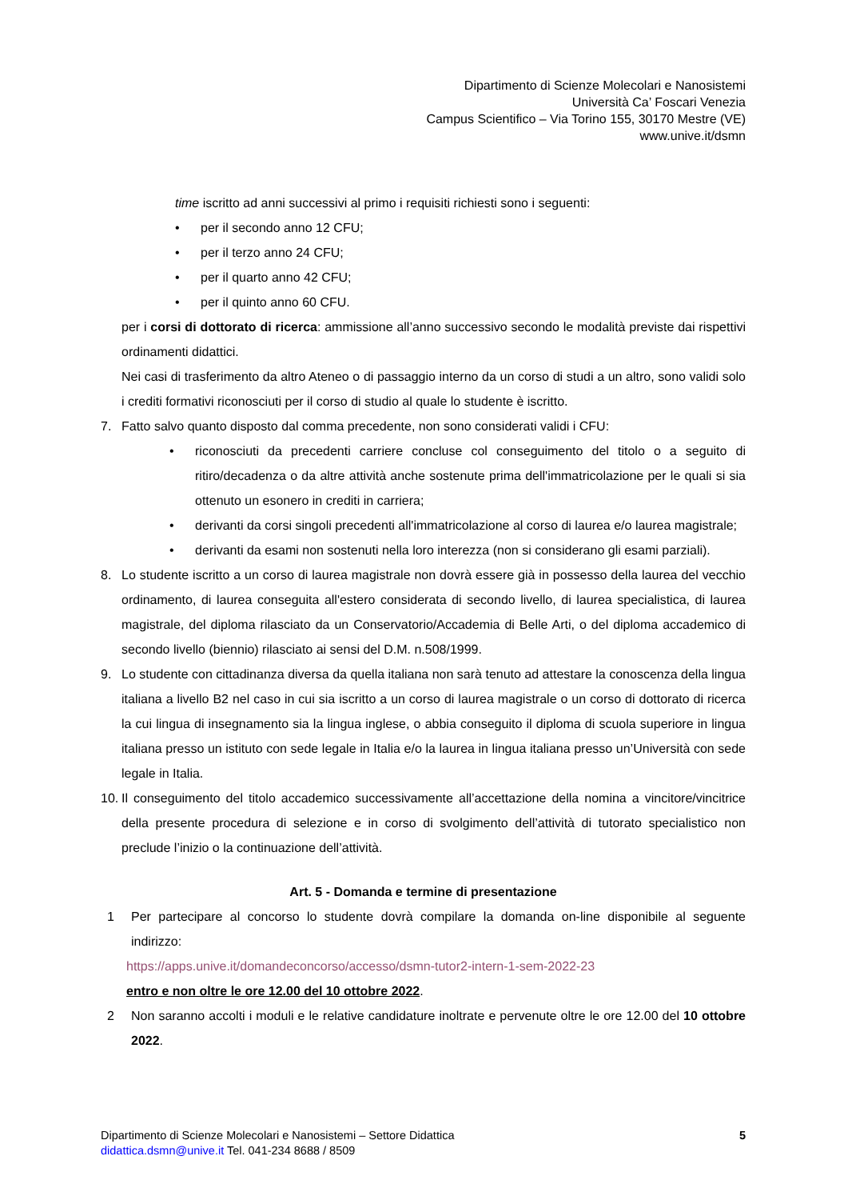Dipartimento di Scienze Molecolari e Nanosistemi
Università Ca’ Foscari Venezia
Campus Scientifico – Via Torino 155, 30170 Mestre (VE)
www.unive.it/dsmn
time iscritto ad anni successivi al primo i requisiti richiesti sono i seguenti:
• per il secondo anno 12 CFU;
• per il terzo anno 24 CFU;
• per il quarto anno 42 CFU;
• per il quinto anno 60 CFU.
per i corsi di dottorato di ricerca: ammissione all’anno successivo secondo le modalità previste dai rispettivi ordinamenti didattici.
Nei casi di trasferimento da altro Ateneo o di passaggio interno da un corso di studi a un altro, sono validi solo i crediti formativi riconosciuti per il corso di studio al quale lo studente è iscritto.
7. Fatto salvo quanto disposto dal comma precedente, non sono considerati validi i CFU:
• riconosciuti da precedenti carriere concluse col conseguimento del titolo o a seguito di ritiro/decadenza o da altre attività anche sostenute prima dell'immatricolazione per le quali si sia ottenuto un esonero in crediti in carriera;
• derivanti da corsi singoli precedenti all'immatricolazione al corso di laurea e/o laurea magistrale;
• derivanti da esami non sostenuti nella loro interezza (non si considerano gli esami parziali).
8. Lo studente iscritto a un corso di laurea magistrale non dovrà essere già in possesso della laurea del vecchio ordinamento, di laurea conseguita all'estero considerata di secondo livello, di laurea specialistica, di laurea magistrale, del diploma rilasciato da un Conservatorio/Accademia di Belle Arti, o del diploma accademico di secondo livello (biennio) rilasciato ai sensi del D.M. n.508/1999.
9. Lo studente con cittadinanza diversa da quella italiana non sarà tenuto ad attestare la conoscenza della lingua italiana a livello B2 nel caso in cui sia iscritto a un corso di laurea magistrale o un corso di dottorato di ricerca la cui lingua di insegnamento sia la lingua inglese, o abbia conseguito il diploma di scuola superiore in lingua italiana presso un istituto con sede legale in Italia e/o la laurea in lingua italiana presso un’Università con sede legale in Italia.
10.
Il conseguimento del titolo accademico successivamente all’accettazione della nomina a vincitore/vincitrice della presente procedura di selezione e in corso di svolgimento dell’attività di tutorato specialistico non preclude l’inizio o la continuazione dell’attività.
Art. 5 - Domanda e termine di presentazione
1 Per partecipare al concorso lo studente dovrà compilare la domanda on-line disponibile al seguente indirizzo:
https://apps.unive.it/domandeconcorso/accesso/dsmn-tutor2-intern-1-sem-2022-23
entro e non oltre le ore 12.00 del 10 ottobre 2022.
2 Non saranno accolti i moduli e le relative candidature inoltrate e pervenute oltre le ore 12.00 del 10 ottobre 2022.
Dipartimento di Scienze Molecolari e Nanosistemi – Settore Didattica
didattica.dsmn@unive.it Tel. 041-234 8688 / 8509
5